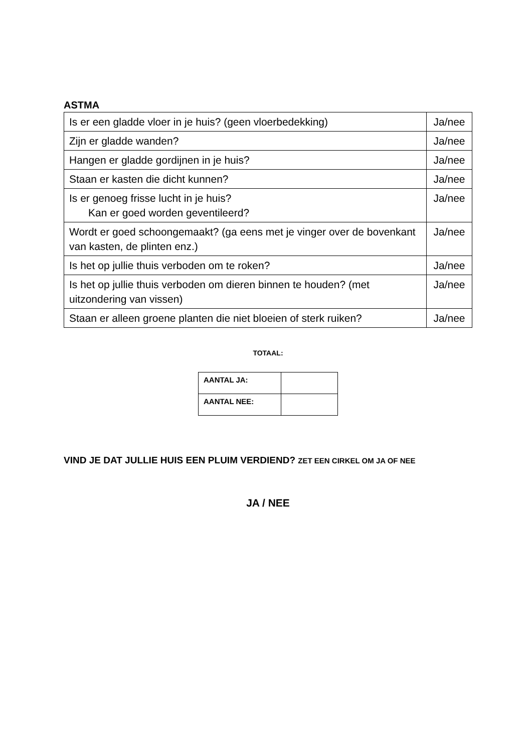ASTMA
| Is er een gladde vloer in je huis? (geen vloerbedekking) | Ja/nee |
| Zijn er gladde wanden? | Ja/nee |
| Hangen er gladde gordijnen in je huis? | Ja/nee |
| Staan er kasten die dicht kunnen? | Ja/nee |
| Is er genoeg frisse lucht in je huis? Kan er goed worden geventileerd? | Ja/nee |
| Wordt er goed schoongemaakt? (ga eens met je vinger over de bovenkant van kasten, de plinten enz.) | Ja/nee |
| Is het op jullie thuis verboden om te roken? | Ja/nee |
| Is het op jullie thuis verboden om dieren binnen te houden? (met uitzondering van vissen) | Ja/nee |
| Staan er alleen groene planten die niet bloeien of sterk ruiken? | Ja/nee |
TOTAAL:
| AANTAL JA: | |
| AANTAL NEE: | |
VIND JE DAT JULLIE HUIS EEN PLUIM VERDIEND? ZET EEN CIRKEL OM JA OF NEE
JA / NEE